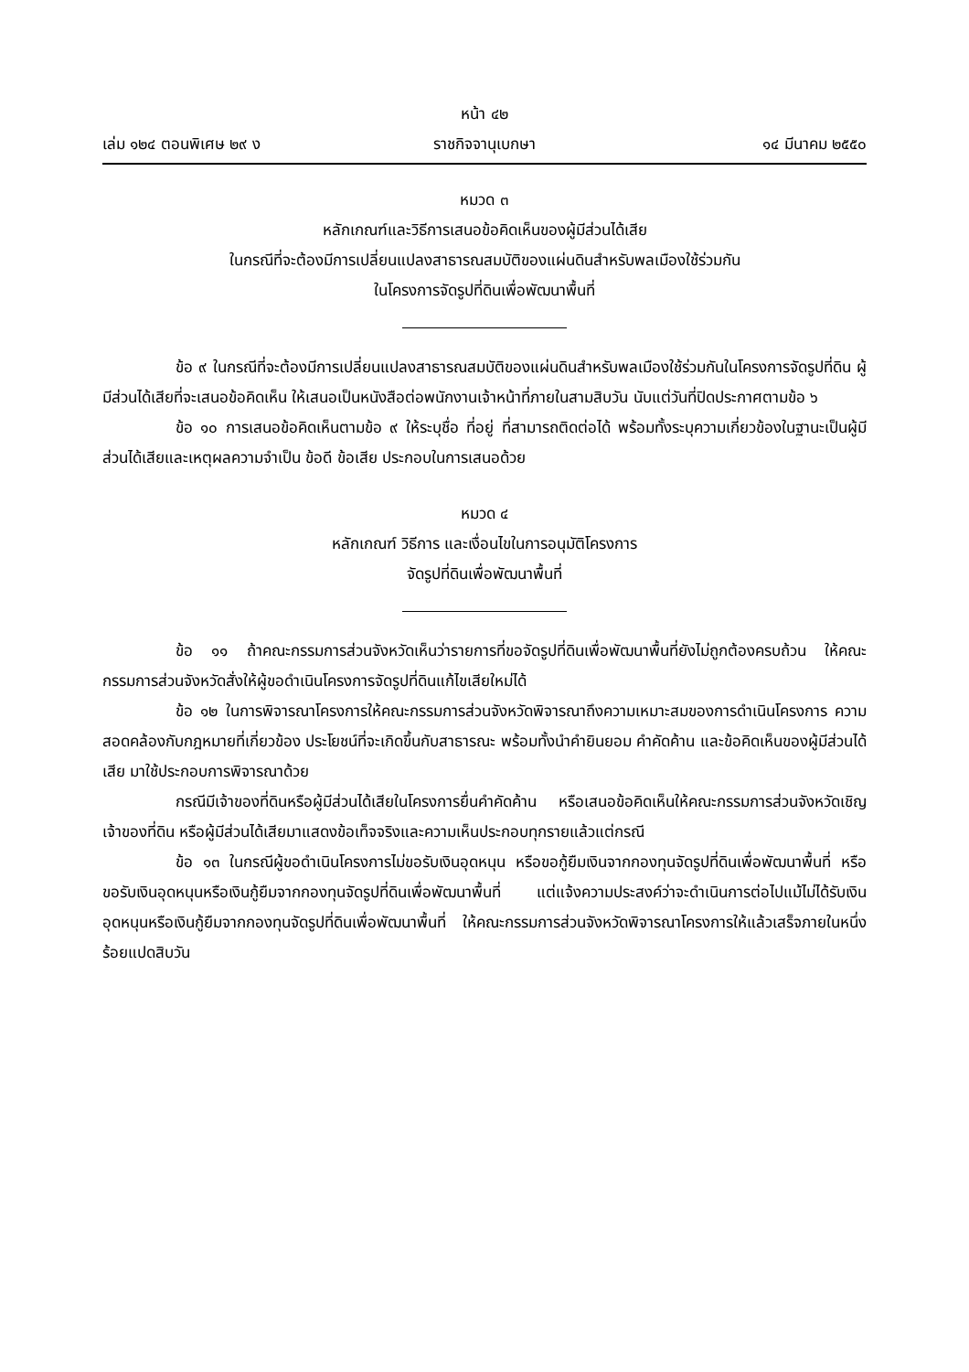หน้า ๔๒
เล่ม ๑๒๔ ตอนพิเศษ ๒๙ ง ราชกิจจานุเบกษา ๑๔ มีนาคม ๒๕๕๐
หมวด ๓
หลักเกณฑ์และวิธีการเสนอข้อคิดเห็นของผู้มีส่วนได้เสีย
ในกรณีที่จะต้องมีการเปลี่ยนแปลงสาธารณสมบัติของแผ่นดินสำหรับพลเมืองใช้ร่วมกัน
ในโครงการจัดรูปที่ดินเพื่อพัฒนาพื้นที่
ข้อ ๙ ในกรณีที่จะต้องมีการเปลี่ยนแปลงสาธารณสมบัติของแผ่นดินสำหรับพลเมืองใช้ร่วมกันในโครงการจัดรูปที่ดิน ผู้มีส่วนได้เสียที่จะเสนอข้อคิดเห็น ให้เสนอเป็นหนังสือต่อพนักงานเจ้าหน้าที่ภายในสามสิบวัน นับแต่วันที่ปิดประกาศตามข้อ ๖
ข้อ ๑๐ การเสนอข้อคิดเห็นตามข้อ ๙ ให้ระบุชื่อ ที่อยู่ ที่สามารถติดต่อได้ พร้อมทั้งระบุความเกี่ยวข้องในฐานะเป็นผู้มีส่วนได้เสียและเหตุผลความจำเป็น ข้อดี ข้อเสีย ประกอบในการเสนอด้วย
หมวด ๔
หลักเกณฑ์ วิธีการ และเงื่อนไขในการอนุมัติโครงการ
จัดรูปที่ดินเพื่อพัฒนาพื้นที่
ข้อ ๑๑ ถ้าคณะกรรมการส่วนจังหวัดเห็นว่ารายการที่ขอจัดรูปที่ดินเพื่อพัฒนาพื้นที่ยังไม่ถูกต้องครบถ้วน ให้คณะกรรมการส่วนจังหวัดสั่งให้ผู้ขอดำเนินโครงการจัดรูปที่ดินแก้ไขเสียใหม่ได้
ข้อ ๑๒ ในการพิจารณาโครงการให้คณะกรรมการส่วนจังหวัดพิจารณาถึงความเหมาะสมของการดำเนินโครงการ ความสอดคล้องกับกฎหมายที่เกี่ยวข้อง ประโยชน์ที่จะเกิดขึ้นกับสาธารณะ พร้อมทั้งนำคำยินยอม คำคัดค้าน และข้อคิดเห็นของผู้มีส่วนได้เสีย มาใช้ประกอบการพิจารณาด้วย
กรณีมีเจ้าของที่ดินหรือผู้มีส่วนได้เสียในโครงการยื่นคำคัดค้าน หรือเสนอข้อคิดเห็นให้คณะกรรมการส่วนจังหวัดเชิญเจ้าของที่ดิน หรือผู้มีส่วนได้เสียมาแสดงข้อเท็จจริงและความเห็นประกอบทุกรายแล้วแต่กรณี
ข้อ ๑๓ ในกรณีผู้ขอดำเนินโครงการไม่ขอรับเงินอุดหนุน หรือขอกู้ยืมเงินจากกองทุนจัดรูปที่ดินเพื่อพัฒนาพื้นที่ หรือขอรับเงินอุดหนุนหรือเงินกู้ยืมจากกองทุนจัดรูปที่ดินเพื่อพัฒนาพื้นที่ แต่แจ้งความประสงค์ว่าจะดำเนินการต่อไปแม้ไม่ได้รับเงินอุดหนุนหรือเงินกู้ยืมจากกองทุนจัดรูปที่ดินเพื่อพัฒนาพื้นที่ ให้คณะกรรมการส่วนจังหวัดพิจารณาโครงการให้แล้วเสร็จภายในหนึ่งร้อยแปดสิบวัน